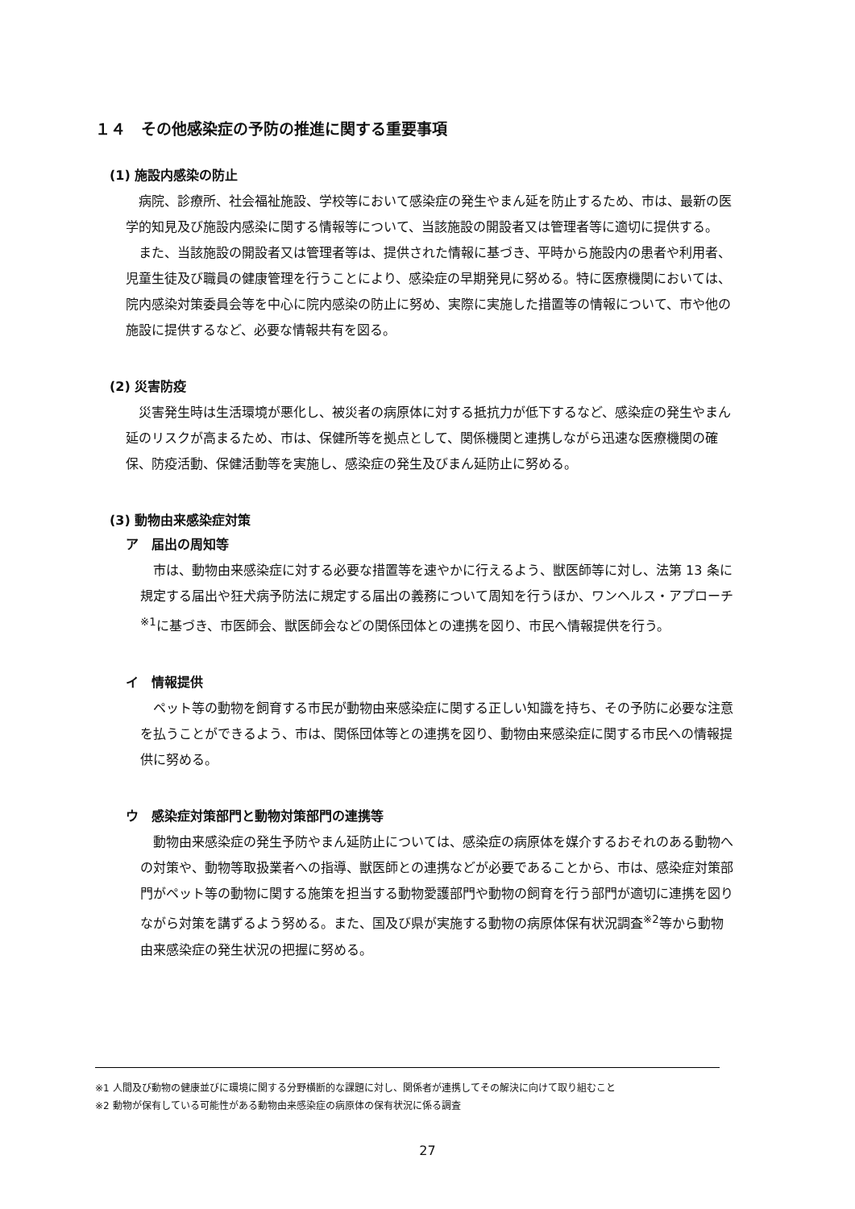１４　その他感染症の予防の推進に関する重要事項
(1) 施設内感染の防止
病院、診療所、社会福祉施設、学校等において感染症の発生やまん延を防止するため、市は、最新の医学的知見及び施設内感染に関する情報等について、当該施設の開設者又は管理者等に適切に提供する。
また、当該施設の開設者又は管理者等は、提供された情報に基づき、平時から施設内の患者や利用者、児童生徒及び職員の健康管理を行うことにより、感染症の早期発見に努める。特に医療機関においては、院内感染対策委員会等を中心に院内感染の防止に努め、実際に実施した措置等の情報について、市や他の施設に提供するなど、必要な情報共有を図る。
(2) 災害防疫
災害発生時は生活環境が悪化し、被災者の病原体に対する抵抗力が低下するなど、感染症の発生やまん延のリスクが高まるため、市は、保健所等を拠点として、関係機関と連携しながら迅速な医療機関の確保、防疫活動、保健活動等を実施し、感染症の発生及びまん延防止に努める。
(3) 動物由来感染症対策
ア　届出の周知等
市は、動物由来感染症に対する必要な措置等を速やかに行えるよう、獣医師等に対し、法第 13 条に規定する届出や狂犬病予防法に規定する届出の義務について周知を行うほか、ワンヘルス・アプローチ<sup>※1</sup>に基づき、市医師会、獣医師会などの関係団体との連携を図り、市民へ情報提供を行う。
イ　情報提供
ペット等の動物を飼育する市民が動物由来感染症に関する正しい知識を持ち、その予防に必要な注意を払うことができるよう、市は、関係団体等との連携を図り、動物由来感染症に関する市民への情報提供に努める。
ウ　感染症対策部門と動物対策部門の連携等
動物由来感染症の発生予防やまん延防止については、感染症の病原体を媒介するおそれのある動物への対策や、動物等取扱業者への指導、獣医師との連携などが必要であることから、市は、感染症対策部門がペット等の動物に関する施策を担当する動物愛護部門や動物の飼育を行う部門が適切に連携を図りながら対策を講ずるよう努める。また、国及び県が実施する動物の病原体保有状況調査<sup>※2</sup>等から動物由来感染症の発生状況の把握に努める。
※1 人間及び動物の健康並びに環境に関する分野横断的な課題に対し、関係者が連携してその解決に向けて取り組むこと
※2 動物が保有している可能性がある動物由来感染症の病原体の保有状況に係る調査
27